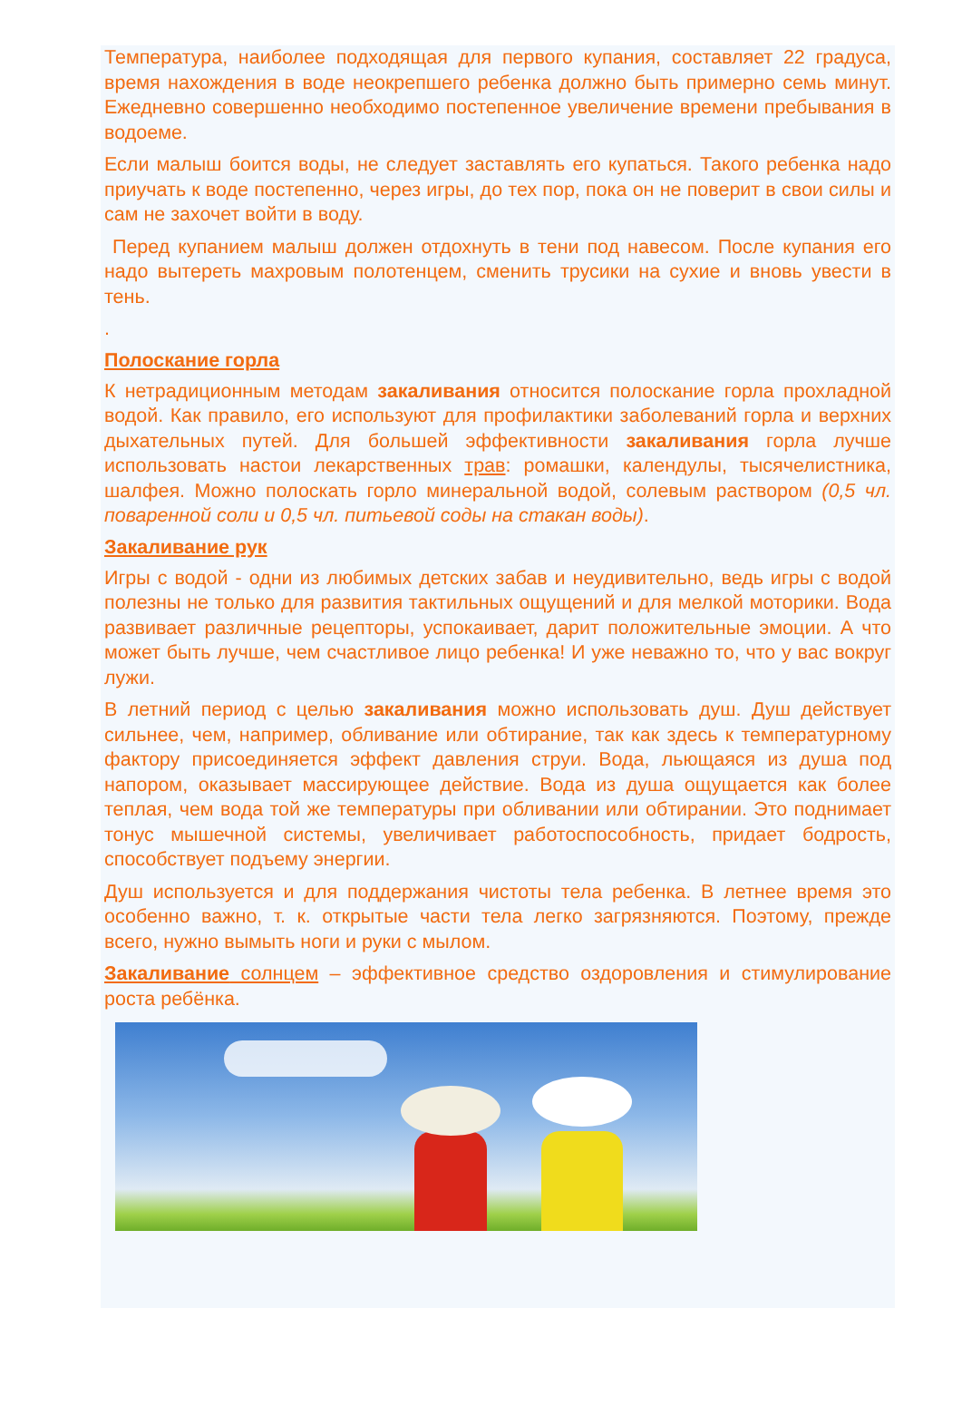Температура, наиболее подходящая для первого купания, составляет 22 градуса, время нахождения в воде неокрепшего ребенка должно быть примерно семь минут. Ежедневно совершенно необходимо постепенное увеличение времени пребывания в водоеме.
Если малыш боится воды, не следует заставлять его купаться. Такого ребенка надо приучать к воде постепенно, через игры, до тех пор, пока он не поверит в свои силы и сам не захочет войти в воду.
Перед купанием малыш должен отдохнуть в тени под навесом. После купания его надо вытереть махровым полотенцем, сменить трусики на сухие и вновь увести в тень.
.
Полоскание горла
К нетрадиционным методам закаливания относится полоскание горла прохладной водой. Как правило, его используют для профилактики заболеваний горла и верхних дыхательных путей. Для большей эффективности закаливания горла лучше использовать настои лекарственных трав: ромашки, календулы, тысячелистника, шалфея. Можно полоскать горло минеральной водой, солевым раствором (0,5 чл. поваренной соли и 0,5 чл. питьевой соды на стакан воды).
Закаливание рук
Игры с водой - одни из любимых детских забав и неудивительно, ведь игры с водой полезны не только для развития тактильных ощущений и для мелкой моторики. Вода развивает различные рецепторы, успокаивает, дарит положительные эмоции. А что может быть лучше, чем счастливое лицо ребенка! И уже неважно то, что у вас вокруг лужи.
В летний период с целью закаливания можно использовать душ. Душ действует сильнее, чем, например, обливание или обтирание, так как здесь к температурному фактору присоединяется эффект давления струи. Вода, льющаяся из душа под напором, оказывает массирующее действие. Вода из душа ощущается как более теплая, чем вода той же температуры при обливании или обтирании. Это поднимает тонус мышечной системы, увеличивает работоспособность, придает бодрость, способствует подъему энергии.
Душ используется и для поддержания чистоты тела ребенка. В летнее время это особенно важно, т. к. открытые части тела легко загрязняются. Поэтому, прежде всего, нужно вымыть ноги и руки с мылом.
Закаливание солнцем – эффективное средство оздоровления и стимулирование роста ребёнка.